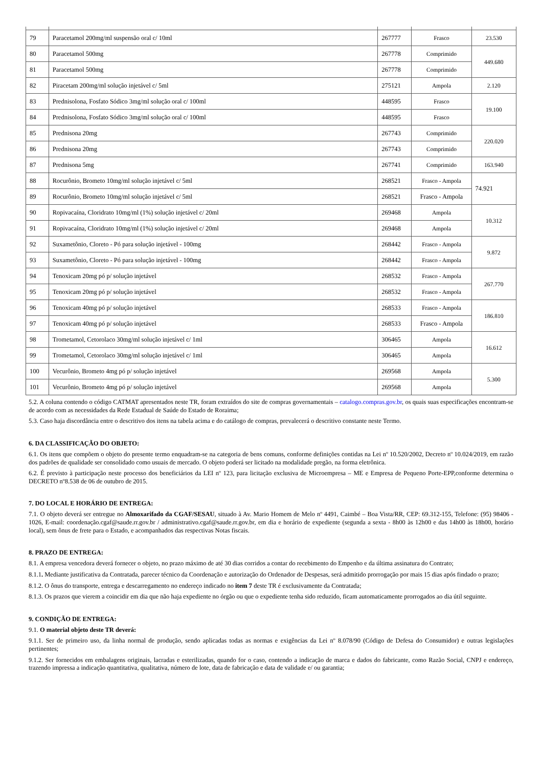| 79 | Paracetamol 200mg/ml suspensão oral c/ 10ml | 267777 | Frasco | 23.530 |
| 80 | Paracetamol 500mg | 267778 | Comprimido | 449.680 |
| 81 | Paracetamol 500mg | 267778 | Comprimido | |
| 82 | Piracetam 200mg/ml solução injetável c/ 5ml | 275121 | Ampola | 2.120 |
| 83 | Prednisolona, Fosfato Sódico 3mg/ml solução oral c/ 100ml | 448595 | Frasco | 19.100 |
| 84 | Prednisolona, Fosfato Sódico 3mg/ml solução oral c/ 100ml | 448595 | Frasco | |
| 85 | Prednisona 20mg | 267743 | Comprimido | 220.020 |
| 86 | Prednisona 20mg | 267743 | Comprimido | |
| 87 | Prednisona 5mg | 267741 | Comprimido | 163.940 |
| 88 | Rocurônio, Brometo 10mg/ml solução injetável c/ 5ml | 268521 | Frasco - Ampola | 74.921 |
| 89 | Rocurônio, Brometo 10mg/ml solução injetável c/ 5ml | 268521 | Frasco - Ampola | |
| 90 | Ropivacaína, Cloridrato 10mg/ml (1%) solução injetável c/ 20ml | 269468 | Ampola | 10.312 |
| 91 | Ropivacaína, Cloridrato 10mg/ml (1%) solução injetável c/ 20ml | 269468 | Ampola | |
| 92 | Suxametônio, Cloreto - Pó para solução injetável - 100mg | 268442 | Frasco - Ampola | 9.872 |
| 93 | Suxametônio, Cloreto - Pó para solução injetável - 100mg | 268442 | Frasco - Ampola | |
| 94 | Tenoxicam 20mg pó p/ solução injetável | 268532 | Frasco - Ampola | 267.770 |
| 95 | Tenoxicam 20mg pó p/ solução injetável | 268532 | Frasco - Ampola | |
| 96 | Tenoxicam 40mg pó p/ solução injetável | 268533 | Frasco - Ampola | 186.810 |
| 97 | Tenoxicam 40mg pó p/ solução injetável | 268533 | Frasco - Ampola | |
| 98 | Trometamol, Cetorolaco 30mg/ml solução injetável c/ 1ml | 306465 | Ampola | 16.612 |
| 99 | Trometamol, Cetorolaco 30mg/ml solução injetável c/ 1ml | 306465 | Ampola | |
| 100 | Vecurônio, Brometo 4mg pó p/ solução injetável | 269568 | Ampola | 5.300 |
| 101 | Vecurônio, Brometo 4mg pó p/ solução injetável | 269568 | Ampola | |
5.2. A coluna contendo o código CATMAT apresentados neste TR, foram extraídos do site de compras governamentais – catalogo.compras.gov.br, os quais suas especificações encontram-se de acordo com as necessidades da Rede Estadual de Saúde do Estado de Roraima;
5.3. Caso haja discordância entre o descritivo dos itens na tabela acima e do catálogo de compras, prevalecerá o descritivo constante neste Termo.
6. DA CLASSIFICAÇÃO DO OBJETO:
6.1. Os itens que compõem o objeto do presente termo enquadram-se na categoria de bens comuns, conforme definições contidas na Lei nº 10.520/2002, Decreto nº 10.024/2019, em razão dos padrões de qualidade ser consolidado como usuais de mercado. O objeto poderá ser licitado na modalidade pregão, na forma eletrônica.
6.2. É previsto à participação neste processo dos beneficiários da LEI nº 123, para licitação exclusiva de Microempresa – ME e Empresa de Pequeno Porte-EPP,conforme determina o DECRETO nº8.538 de 06 de outubro de 2015.
7. DO LOCAL E HORÁRIO DE ENTREGA:
7.1. O objeto deverá ser entregue no Almoxarifado da CGAF/SESAU, situado à Av. Mario Homem de Melo nº 4491, Caimbé – Boa Vista/RR, CEP: 69.312-155, Telefone: (95) 98406 - 1026, E-mail: coordenação.cgaf@saude.rr.gov.br / administrativo.cgaf@saude.rr.gov.br, em dia e horário de expediente (segunda a sexta - 8h00 às 12h00 e das 14h00 às 18h00, horário local), sem ônus de frete para o Estado, e acompanhados das respectivas Notas fiscais.
8. PRAZO DE ENTREGA:
8.1. A empresa vencedora deverá fornecer o objeto, no prazo máximo de até 30 dias corridos a contar do recebimento do Empenho e da última assinatura do Contrato;
8.1.1. Mediante justificativa da Contratada, parecer técnico da Coordenação e autorização do Ordenador de Despesas, será admitido prorrogação por mais 15 dias após findado o prazo;
8.1.2. O ônus do transporte, entrega e descarregamento no endereço indicado no item 7 deste TR é exclusivamente da Contratada;
8.1.3. Os prazos que vierem a coincidir em dia que não haja expediente no órgão ou que o expediente tenha sido reduzido, ficam automaticamente prorrogados ao dia útil seguinte.
9. CONDIÇÃO DE ENTREGA:
9.1. O material objeto deste TR deverá:
9.1.1. Ser de primeiro uso, da linha normal de produção, sendo aplicadas todas as normas e exigências da Lei nº 8.078/90 (Código de Defesa do Consumidor) e outras legislações pertinentes;
9.1.2. Ser fornecidos em embalagens originais, lacradas e esterilizadas, quando for o caso, contendo a indicação de marca e dados do fabricante, como Razão Social, CNPJ e endereço, trazendo impressa a indicação quantitativa, qualitativa, número de lote, data de fabricação e data de validade e/ ou garantia;